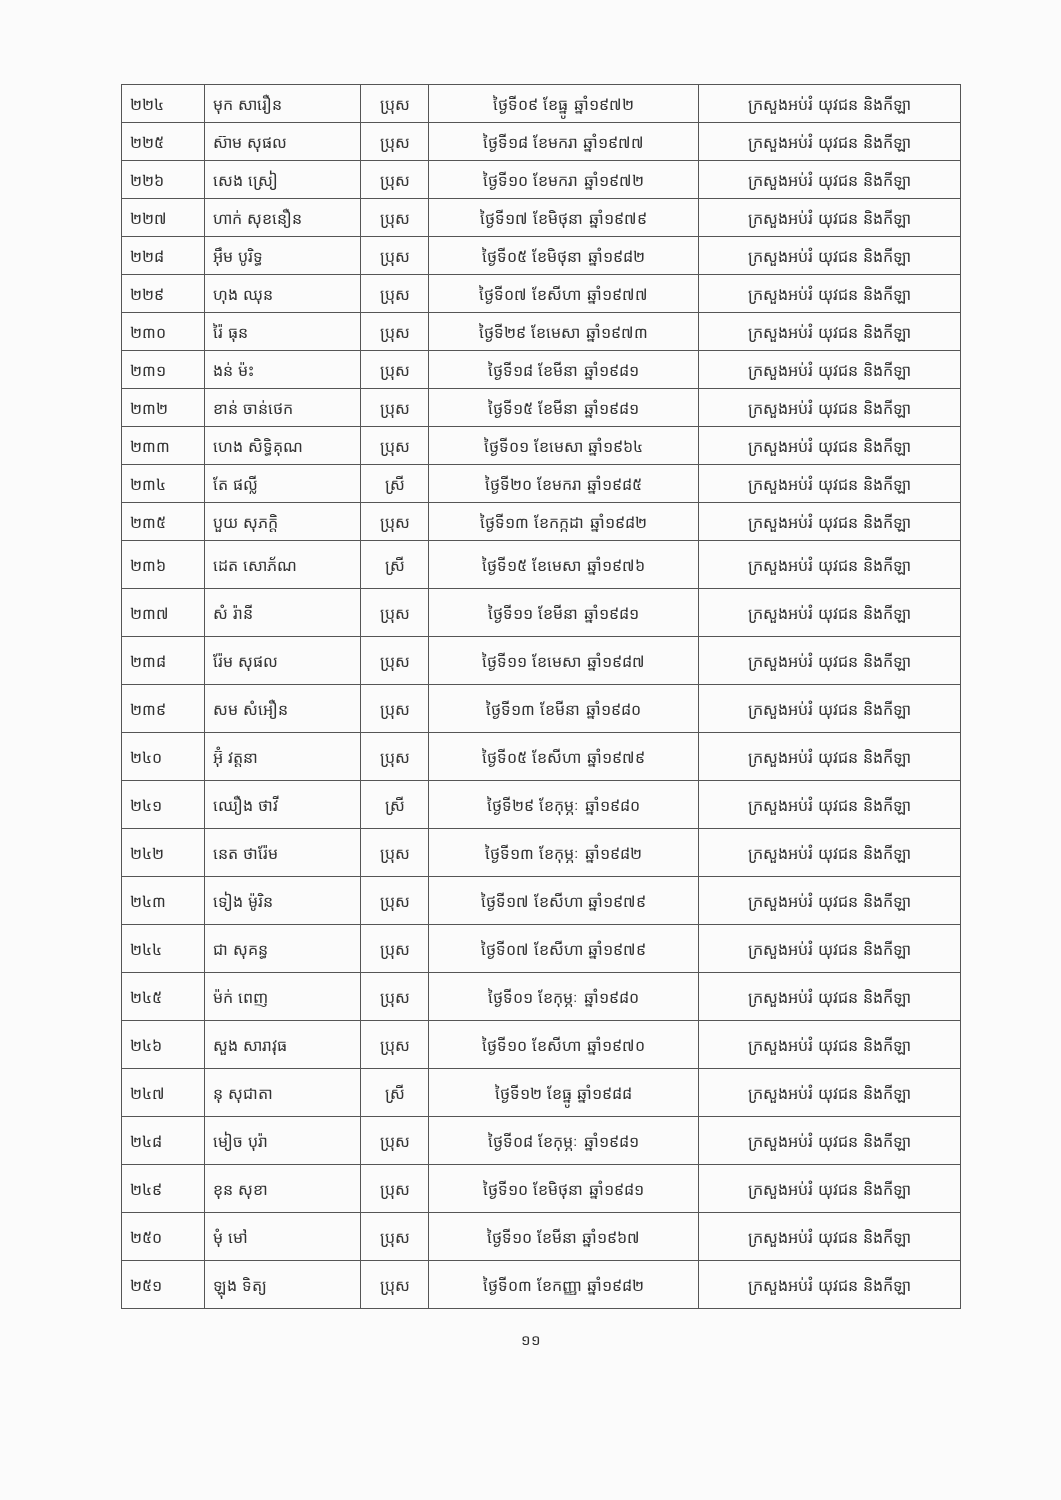| ២២៤ | មុក សារឿន | ប្រុស | ថ្ងៃទី០៩ ខែធ្នូ ឆ្នាំ១៩៧២ | ក្រសួងអប់រំ យុវជន និងកីឡា |
| ២២៥ | ស៊ាម សុផល | ប្រុស | ថ្ងៃទី១៨ ខែមករា ឆ្នាំ១៩៧៧ | ក្រសួងអប់រំ យុវជន និងកីឡា |
| ២២៦ | សេង ស្រៀ | ប្រុស | ថ្ងៃទី១០ ខែមករា ឆ្នាំ១៩៧២ | ក្រសួងអប់រំ យុវជន និងកីឡា |
| ២២៧ | ហាក់ សុខនឿន | ប្រុស | ថ្ងៃទី១៧ ខែមិថុនា ឆ្នាំ១៩៧៩ | ក្រសួងអប់រំ យុវជន និងកីឡា |
| ២២៨ | អ៊ឹម បូរិទ្ធ | ប្រុស | ថ្ងៃទី០៥ ខែមិថុនា ឆ្នាំ១៩៨២ | ក្រសួងអប់រំ យុវជន និងកីឡា |
| ២២៩ | ហុង ឈុន | ប្រុស | ថ្ងៃទី០៧ ខែសីហា ឆ្នាំ១៩៧៧ | ក្រសួងអប់រំ យុវជន និងកីឡា |
| ២៣០ | រ៉ៃ ធុន | ប្រុស | ថ្ងៃទី២៩ ខែមេសា ឆ្នាំ១៩៧៣ | ក្រសួងអប់រំ យុវជន និងកីឡា |
| ២៣១ | ងន់ ម៉ះ | ប្រុស | ថ្ងៃទី១៨ ខែមីនា ឆ្នាំ១៩៨១ | ក្រសួងអប់រំ យុវជន និងកីឡា |
| ២៣២ | ខាន់ ចាន់ថេក | ប្រុស | ថ្ងៃទី១៥ ខែមីនា ឆ្នាំ១៩៨១ | ក្រសួងអប់រំ យុវជន និងកីឡា |
| ២៣៣ | ហេង សិទ្ធិគុណ | ប្រុស | ថ្ងៃទី០១ ខែមេសា ឆ្នាំ១៩៦៤ | ក្រសួងអប់រំ យុវជន និងកីឡា |
| ២៣៤ | តែ ផល្លី | ស្រី | ថ្ងៃទី២០ ខែមករា ឆ្នាំ១៩៨៥ | ក្រសួងអប់រំ យុវជន និងកីឡា |
| ២៣៥ | បួយ សុភក្តិ | ប្រុស | ថ្ងៃទី១៣ ខែកក្កដា ឆ្នាំ១៩៨២ | ក្រសួងអប់រំ យុវជន និងកីឡា |
| ២៣៦ | ដេត សោភ័ណ | ស្រី | ថ្ងៃទី១៥ ខែមេសា ឆ្នាំ១៩៧៦ | ក្រសួងអប់រំ យុវជន និងកីឡា |
| ២៣៧ | សំ រ៉ានី | ប្រុស | ថ្ងៃទី១១ ខែមីនា ឆ្នាំ១៩៨១ | ក្រសួងអប់រំ យុវជន និងកីឡា |
| ២៣៨ | រ៉ែម សុផល | ប្រុស | ថ្ងៃទី១១ ខែមេសា ឆ្នាំ១៩៨៧ | ក្រសួងអប់រំ យុវជន និងកីឡា |
| ២៣៩ | សម សំអឿន | ប្រុស | ថ្ងៃទី១៣ ខែមីនា ឆ្នាំ១៩៨០ | ក្រសួងអប់រំ យុវជន និងកីឡា |
| ២៤០ | អ៊ុំ វត្តនា | ប្រុស | ថ្ងៃទី០៥ ខែសីហា ឆ្នាំ១៩៧៩ | ក្រសួងអប់រំ យុវជន និងកីឡា |
| ២៤១ | ឈឿង ថាវី | ស្រី | ថ្ងៃទី២៩ ខែកុម្ភៈ ឆ្នាំ១៩៨០ | ក្រសួងអប់រំ យុវជន និងកីឡា |
| ២៤២ | នេត ថារ៉ែម | ប្រុស | ថ្ងៃទី១៣ ខែកុម្ភៈ ឆ្នាំ១៩៨២ | ក្រសួងអប់រំ យុវជន និងកីឡា |
| ២៤៣ | ទៀង ម៉ូរិន | ប្រុស | ថ្ងៃទី១៧ ខែសីហា ឆ្នាំ១៩៧៩ | ក្រសួងអប់រំ យុវជន និងកីឡា |
| ២៤៤ | ជា សុគន្ធ | ប្រុស | ថ្ងៃទី០៧ ខែសីហា ឆ្នាំ១៩៧៩ | ក្រសួងអប់រំ យុវជន និងកីឡា |
| ២៤៥ | ម៉ក់ ពេញ | ប្រុស | ថ្ងៃទី០១ ខែកុម្ភៈ ឆ្នាំ១៩៨០ | ក្រសួងអប់រំ យុវជន និងកីឡា |
| ២៤៦ | សួង សារាវុធ | ប្រុស | ថ្ងៃទី១០ ខែសីហា ឆ្នាំ១៩៧០ | ក្រសួងអប់រំ យុវជន និងកីឡា |
| ២៤៧ | នុ សុជាតា | ស្រី | ថ្ងៃទី១២ ខែធ្នូ ឆ្នាំ១៩៨៨ | ក្រសួងអប់រំ យុវជន និងកីឡា |
| ២៤៨ | មៀច បុរ៉ា | ប្រុស | ថ្ងៃទី០៨ ខែកុម្ភៈ ឆ្នាំ១៩៨១ | ក្រសួងអប់រំ យុវជន និងកីឡា |
| ២៤៩ | ខុន សុខា | ប្រុស | ថ្ងៃទី១០ ខែមិថុនា ឆ្នាំ១៩៨១ | ក្រសួងអប់រំ យុវជន និងកីឡា |
| ២៥០ | មុំ មៅ | ប្រុស | ថ្ងៃទី១០ ខែមីនា ឆ្នាំ១៩៦៧ | ក្រសួងអប់រំ យុវជន និងកីឡា |
| ២៥១ | ឡុង ទិត្យ | ប្រុស | ថ្ងៃទី០៣ ខែកញ្ញា ឆ្នាំ១៩៨២ | ក្រសួងអប់រំ យុវជន និងកីឡា |
១១